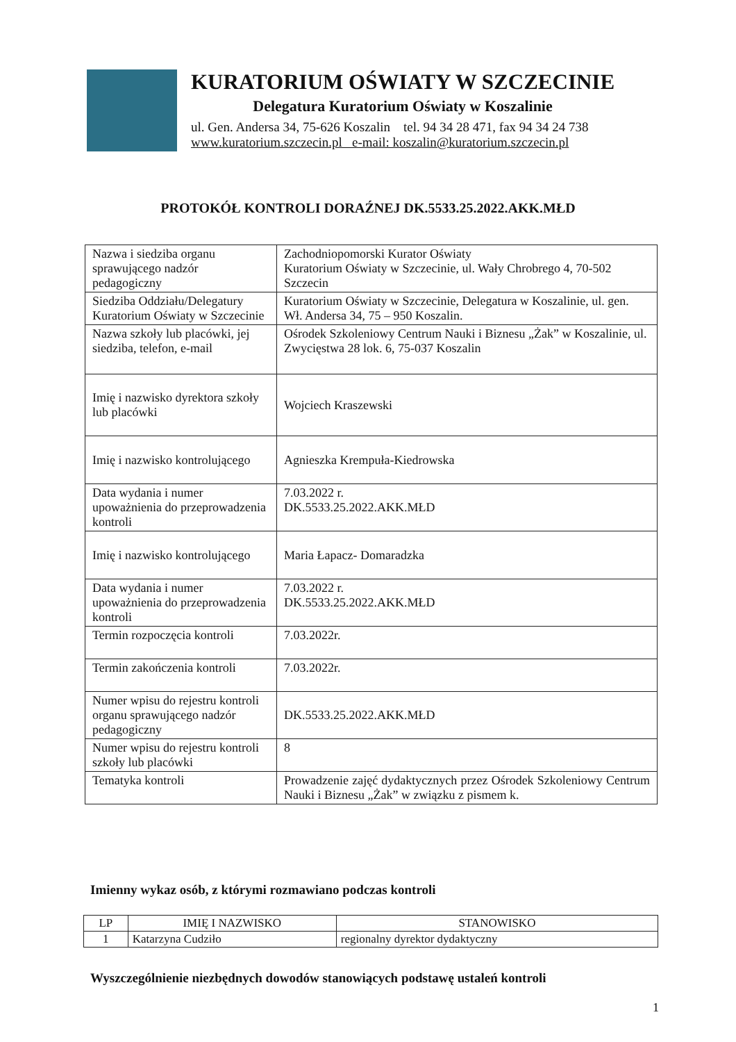KURATORIUM OŚWIATY W SZCZECINIE
Delegatura Kuratorium Oświaty w Koszalinie
ul. Gen. Andersa 34, 75-626 Koszalin tel. 94 34 28 471, fax 94 34 24 738
www.kuratorium.szczecin.pl e-mail: koszalin@kuratorium.szczecin.pl
PROTOKÓŁ KONTROLI DORAŹNEJ DK.5533.25.2022.AKK.MŁD
| Nazwa i siedziba organu sprawującego nadzór pedagogiczny | Zachodniopomorski Kurator Oświaty Kuratorium Oświaty w Szczecinie, ul. Wały Chrobrego 4, 70-502 Szczecin |
| Siedziba Oddziału/Delegatury Kuratorium Oświaty w Szczecinie | Kuratorium Oświaty w Szczecinie, Delegatura w Koszalinie, ul. gen. Wł. Andersa 34, 75 – 950 Koszalin. |
| Nazwa szkoły lub placówki, jej siedziba, telefon, e-mail | Ośrodek Szkoleniowy Centrum Nauki i Biznesu „Żak” w Koszalinie, ul. Zwycięstwa 28 lok. 6, 75-037 Koszalin |
| Imię i nazwisko dyrektora szkoły lub placówki | Wojciech Kraszewski |
| Imię i nazwisko kontrolującego | Agnieszka Krempuła-Kiedrowska |
| Data wydania i numer upoważnienia do przeprowadzenia kontroli | 7.03.2022 r. DK.5533.25.2022.AKK.MŁD |
| Imię i nazwisko kontrolującego | Maria Łapacz- Domaradzka |
| Data wydania i numer upoważnienia do przeprowadzenia kontroli | 7.03.2022 r. DK.5533.25.2022.AKK.MŁD |
| Termin rozpoczęcia kontroli | 7.03.2022r. |
| Termin zakończenia kontroli | 7.03.2022r. |
| Numer wpisu do rejestru kontroli organu sprawującego nadzór pedagogiczny | DK.5533.25.2022.AKK.MŁD |
| Numer wpisu do rejestru kontroli szkoły lub placówki | 8 |
| Tematyka kontroli | Prowadzenie zajęć dydaktycznych przez Ośrodek Szkoleniowy Centrum Nauki i Biznesu „Żak” w związku z pismem k. |
Imienny wykaz osób, z którymi rozmawiano podczas kontroli
| LP | IMIĘ I NAZWISKO | STANOWISKO |
| --- | --- | --- |
| 1 | Katarzyna Cudziło | regionalny dyrektor dydaktyczny |
Wyszczególnienie niezbędnych dowodów stanowiących podstawę ustaleń kontroli
1